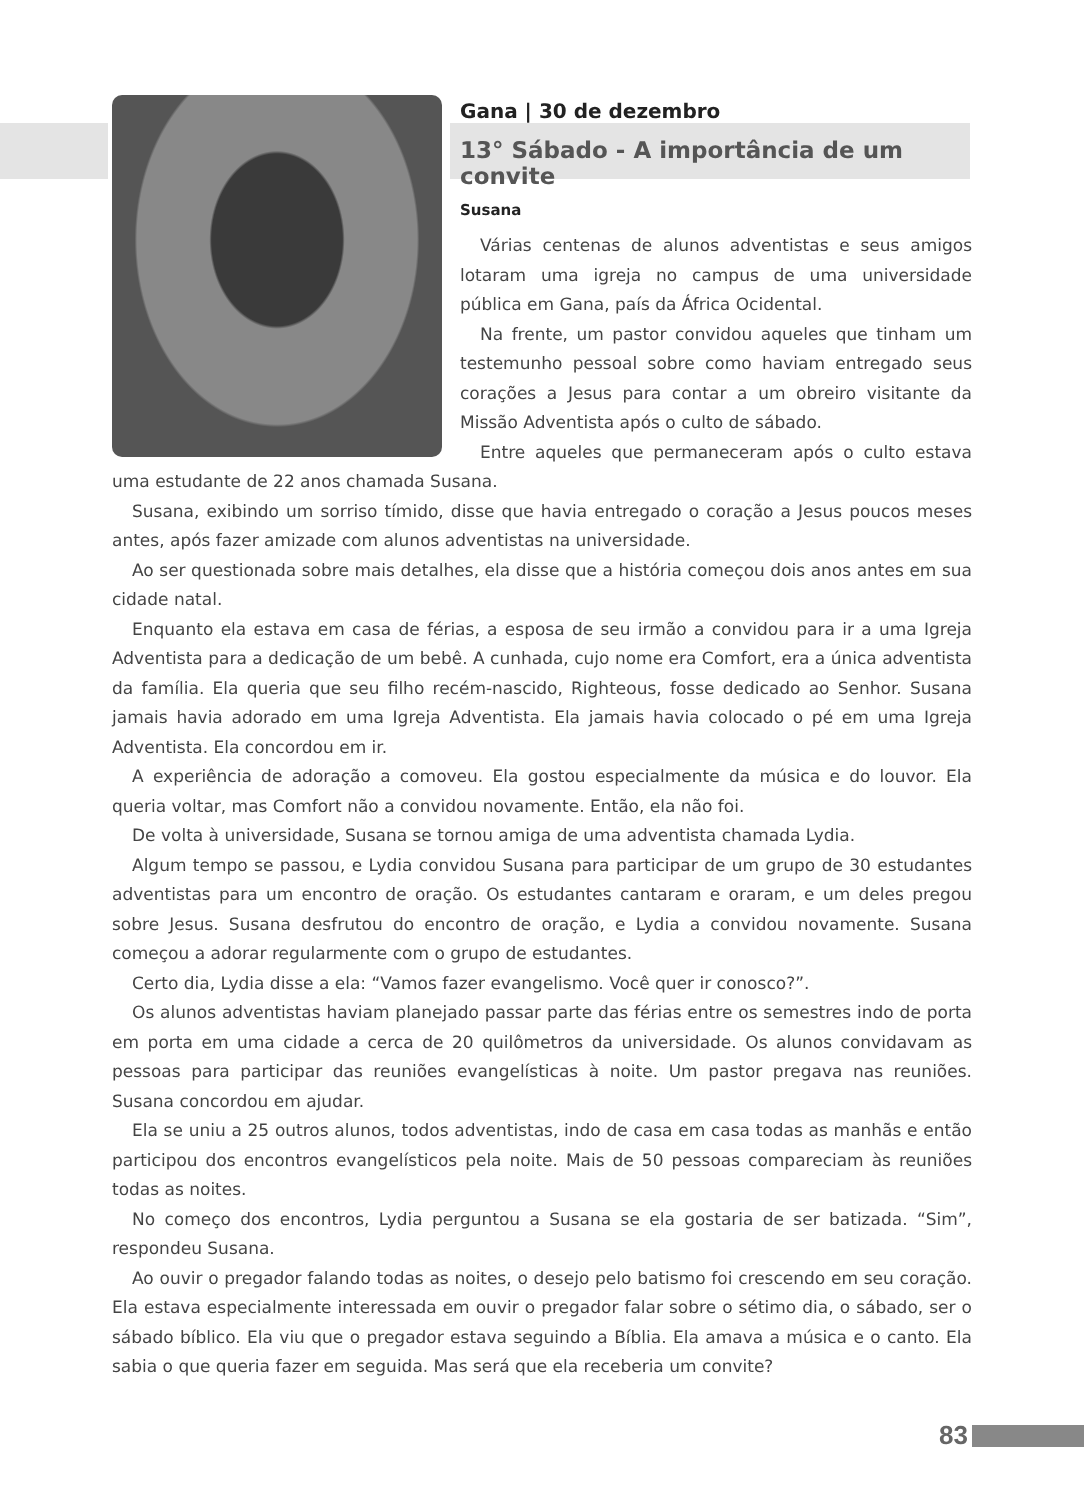Gana | 30 de dezembro
13° Sábado - A importância de um convite
Susana
Várias centenas de alunos adventistas e seus amigos lotaram uma igreja no campus de uma universidade pública em Gana, país da África Ocidental.
Na frente, um pastor convidou aqueles que tinham um testemunho pessoal sobre como haviam entregado seus corações a Jesus para contar a um obreiro visitante da Missão Adventista após o culto de sábado.
Entre aqueles que permaneceram após o culto estava uma estudante de 22 anos chamada Susana.
Susana, exibindo um sorriso tímido, disse que havia entregado o coração a Jesus poucos meses antes, após fazer amizade com alunos adventistas na universidade.
Ao ser questionada sobre mais detalhes, ela disse que a história começou dois anos antes em sua cidade natal.
Enquanto ela estava em casa de férias, a esposa de seu irmão a convidou para ir a uma Igreja Adventista para a dedicação de um bebê. A cunhada, cujo nome era Comfort, era a única adventista da família. Ela queria que seu filho recém-nascido, Righteous, fosse dedicado ao Senhor. Susana jamais havia adorado em uma Igreja Adventista. Ela jamais havia colocado o pé em uma Igreja Adventista. Ela concordou em ir.
A experiência de adoração a comoveu. Ela gostou especialmente da música e do louvor. Ela queria voltar, mas Comfort não a convidou novamente. Então, ela não foi.
De volta à universidade, Susana se tornou amiga de uma adventista chamada Lydia.
Algum tempo se passou, e Lydia convidou Susana para participar de um grupo de 30 estudantes adventistas para um encontro de oração. Os estudantes cantaram e oraram, e um deles pregou sobre Jesus. Susana desfrutou do encontro de oração, e Lydia a convidou novamente. Susana começou a adorar regularmente com o grupo de estudantes.
Certo dia, Lydia disse a ela: “Vamos fazer evangelismo. Você quer ir conosco?”.
Os alunos adventistas haviam planejado passar parte das férias entre os semestres indo de porta em porta em uma cidade a cerca de 20 quilômetros da universidade. Os alunos convidavam as pessoas para participar das reuniões evangelísticas à noite. Um pastor pregava nas reuniões. Susana concordou em ajudar.
Ela se uniu a 25 outros alunos, todos adventistas, indo de casa em casa todas as manhãs e então participou dos encontros evangelísticos pela noite. Mais de 50 pessoas compareciam às reuniões todas as noites.
No começo dos encontros, Lydia perguntou a Susana se ela gostaria de ser batizada. “Sim”, respondeu Susana.
Ao ouvir o pregador falando todas as noites, o desejo pelo batismo foi crescendo em seu coração. Ela estava especialmente interessada em ouvir o pregador falar sobre o sétimo dia, o sábado, ser o sábado bíblico. Ela viu que o pregador estava seguindo a Bíblia. Ela amava a música e o canto. Ela sabia o que queria fazer em seguida. Mas será que ela receberia um convite?
83